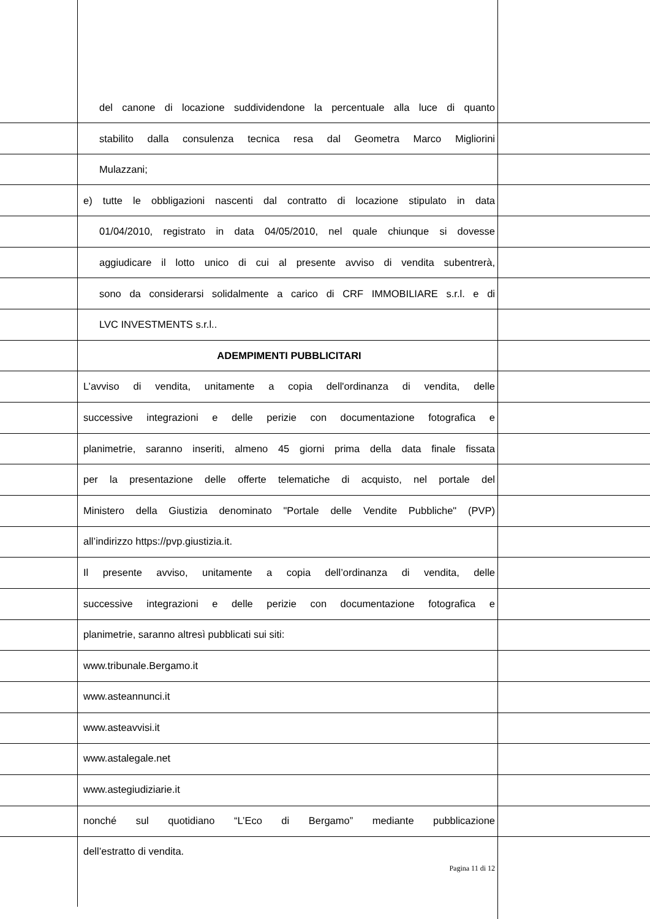del canone di locazione suddividendone la percentuale alla luce di quanto
stabilito dalla consulenza tecnica resa dal Geometra Marco Migliorini
Mulazzani;
e) tutte le obbligazioni nascenti dal contratto di locazione stipulato in data
01/04/2010, registrato in data 04/05/2010, nel quale chiunque si dovesse
aggiudicare il lotto unico di cui al presente avviso di vendita subentrerà,
sono da considerarsi solidalmente a carico di CRF IMMOBILIARE s.r.l. e di
LVC INVESTMENTS s.r.l..
ADEMPIMENTI PUBBLICITARI
L’avviso di vendita, unitamente a copia dell'ordinanza di vendita, delle
successive integrazioni e delle perizie con documentazione fotografica e
planimetrie, saranno inseriti, almeno 45 giorni prima della data finale fissata
per la presentazione delle offerte telematiche di acquisto, nel portale del
Ministero della Giustizia denominato "Portale delle Vendite Pubbliche" (PVP)
all’indirizzo https://pvp.giustizia.it.
Il presente avviso, unitamente a copia dell’ordinanza di vendita, delle
successive integrazioni e delle perizie con documentazione fotografica e
planimetrie, saranno altresì pubblicati sui siti:
www.tribunale.Bergamo.it
www.asteannunci.it
www.asteavvisi.it
www.astalegale.net
www.astegiudiziarie.it
nonché sul quotidiano “L’Eco di Bergamo” mediante pubblicazione
dell’estratto di vendita.
Pagina 11 di 12